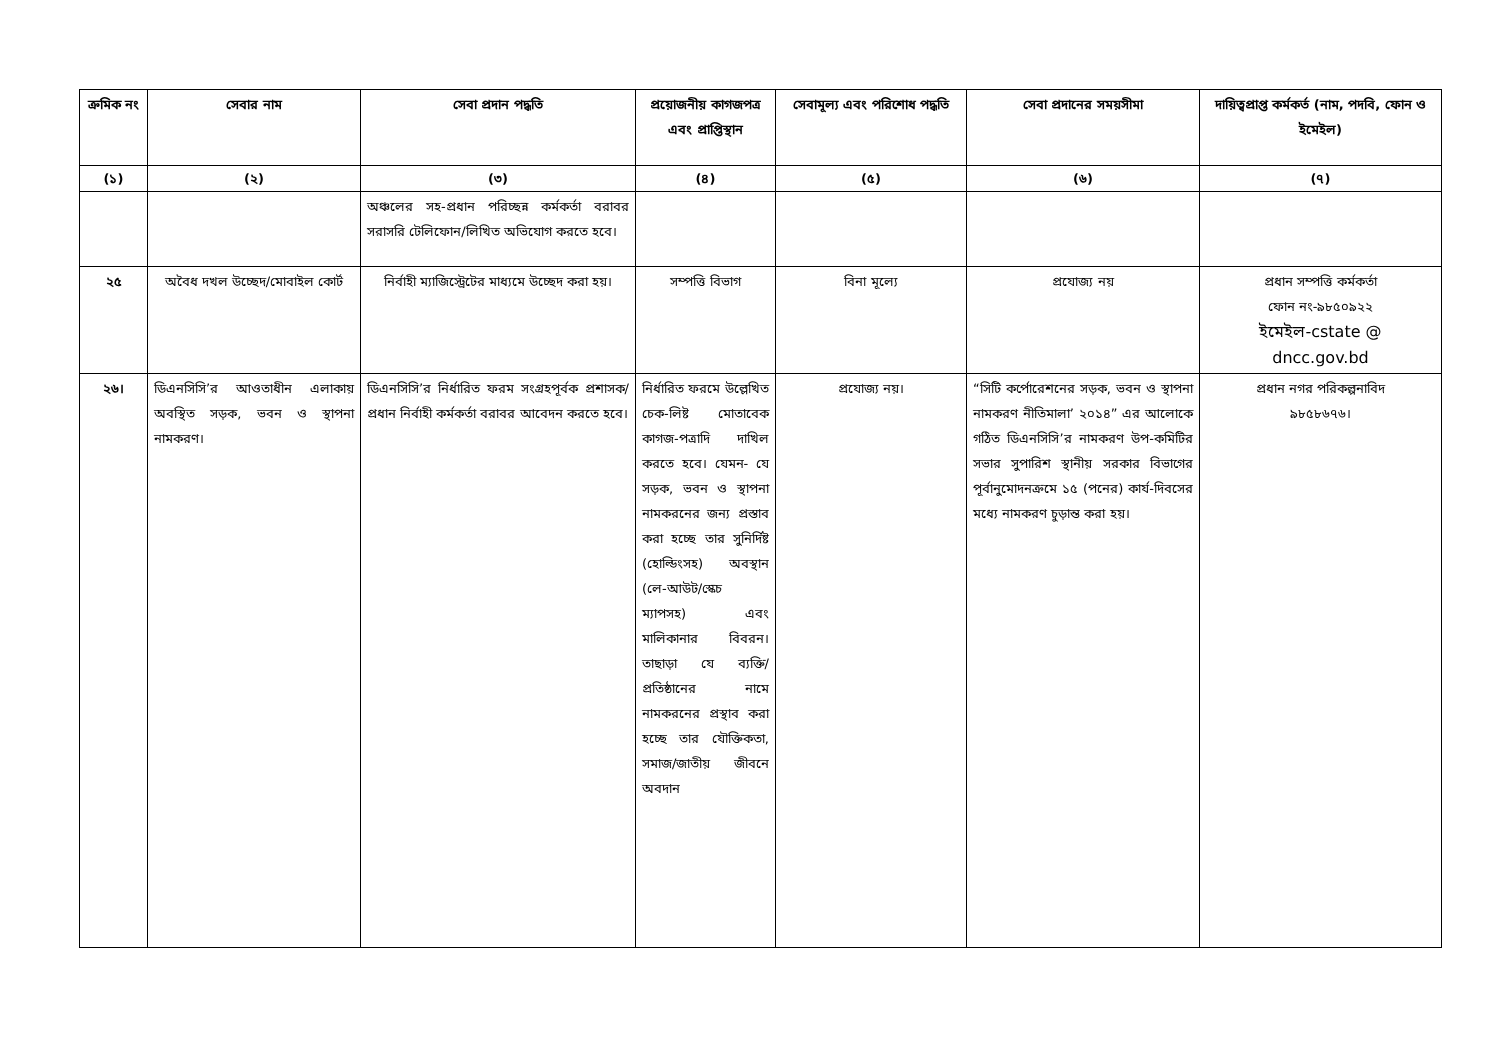| ক্রমিক নং | সেবার নাম | সেবা প্রদান পদ্ধতি | প্রয়োজনীয় কাগজপত্র এবং প্রাপ্তিস্থান | সেবামূল্য এবং পরিশোধ পদ্ধতি | সেবা প্রদানের সময়সীমা | দায়িত্বপ্রাপ্ত কর্মকর্ত (নাম, পদবি, ফোন ও ইমেইল) |
| --- | --- | --- | --- | --- | --- | --- |
| (১) | (২) | (৩) | (৪) | (৫) | (৬) | (৭) |
| | | অঞ্চলের সহ-প্রধান পরিচ্ছন্ন কর্মকর্তা বরাবর সরাসরি টেলিফোন/লিখিত অভিযোগ করতে হবে। | | | | |
| ২৫ | অবৈধ দখল উচ্ছেদ/মোবাইল কোর্ট | নির্বাহী ম্যাজিস্ট্রেটের মাধ্যমে উচ্ছেদ করা হয়। | সম্পত্তি বিভাগ | বিনা মূল্যে | প্রযোজ্য নয় | প্রধান সম্পত্তি কর্মকর্তা ফোন নং-৯৮৫০৯২২ ইমেইল-cstate @ dncc.gov.bd |
| ২৬। | ডিএনসিসি’র আওতাধীন এলাকায় অবস্থিত সড়ক, ভবন ও স্থাপনা নামকরণ। | ডিএনসিসি’র নির্ধারিত ফরম সংগ্রহপূর্বক প্রশাসক/প্রধান নির্বাহী কর্মকর্তা বরাবর আবেদন করতে হবে। | নির্ধারিত ফরমে উল্লেখিত চেক-লিষ্ট মোতাবেক কাগজ-পত্রাদি দাখিল করতে হবে। যেমন- যে সড়ক, ভবন ও স্থাপনা নামকরনের জন্য প্রস্তাব করা হচ্ছে তার সুনির্দিষ্ট (হোল্ডিংসহ) অবস্থান (লে-আউট/স্কেচ ম্যাপসহ) এবং মালিকানার বিবরন। তাছাড়া যে ব্যক্তি/প্রতিষ্ঠানের নামে নামকরনের প্রস্থাব করা হচ্ছে তার যৌক্তিকতা, সমাজ/জাতীয় জীবনে অবদান | প্রযোজ্য নয়। | “সিটি কর্পোরেশনের সড়ক, ভবন ও স্থাপনা নামকরণ নীতিমালা’ ২০১৪” এর আলোকে গঠিত ডিএনসিসি’র নামকরণ উপ-কমিটির সভার সুপারিশ স্থানীয় সরকার বিভাগের পূর্বানুমোদনক্রমে ১৫ (পনের) কার্য-দিবসের মধ্যে নামকরণ চুড়ান্ত করা হয়। | প্রধান নগর পরিকল্পনাবিদ ৯৮৫৮৬৭৬। |